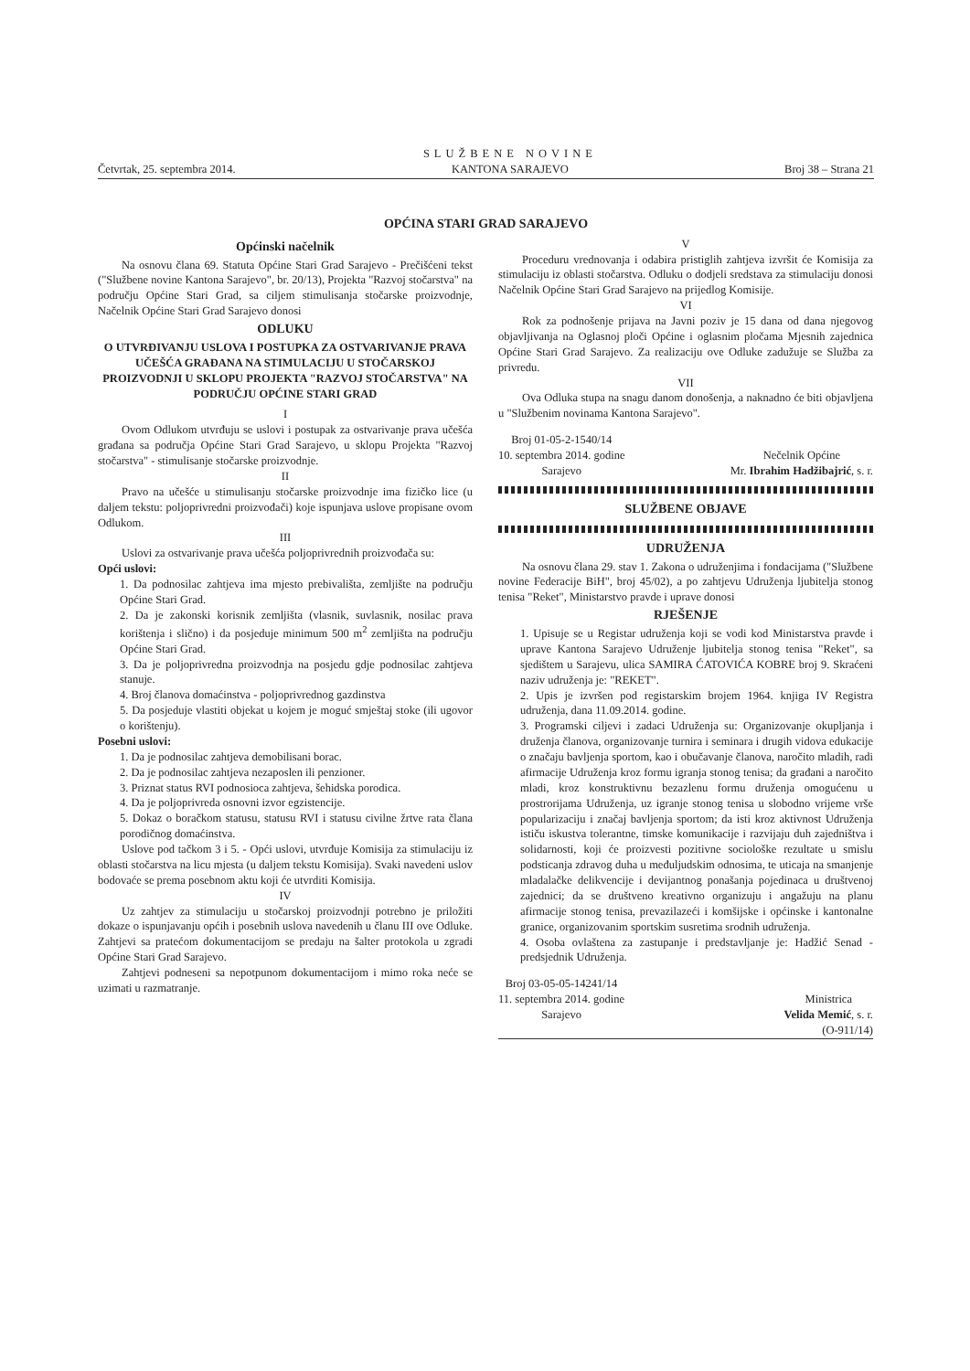Četvrtak, 25. septembra 2014.
SLUŽBENE NOVINE
KANTONA SARAJEVO
Broj 38 – Strana 21
OPĆINA STARI GRAD SARAJEVO
Općinski načelnik
Na osnovu člana 69. Statuta Općine Stari Grad Sarajevo - Prečišćeni tekst ("Službene novine Kantona Sarajevo", br. 20/13), Projekta "Razvoj stočarstva" na području Općine Stari Grad, sa ciljem stimulisanja stočarske proizvodnje, Načelnik Općine Stari Grad Sarajevo donosi
ODLUKU
O UTVRĐIVANJU USLOVA I POSTUPKA ZA OSTVARIVANJE PRAVA UČEŠĆA GRAĐANA NA STIMULACIJU U STOČARSKOJ PROIZVODNJI U SKLOPU PROJEKTA "RAZVOJ STOČARSTVA" NA PODRUČJU OPĆINE STARI GRAD
I
Ovom Odlukom utvrđuju se uslovi i postupak za ostvarivanje prava učešća građana sa područja Općine Stari Grad Sarajevo, u sklopu Projekta "Razvoj stočarstva" - stimulisanje stočarske proizvodnje.
II
Pravo na učešće u stimulisanju stočarske proizvodnje ima fizičko lice (u daljem tekstu: poljoprivredni proizvođači) koje ispunjava uslove propisane ovom Odlukom.
III
Uslovi za ostvarivanje prava učešća poljoprivrednih proizvođača su:
Opći uslovi:
1. Da podnosilac zahtjeva ima mjesto prebivališta, zemljište na području Općine Stari Grad.
2. Da je zakonski korisnik zemljišta (vlasnik, suvlasnik, nosilac prava korištenja i slično) i da posjeduje minimum 500 m<sup>2</sup> zemljišta na području Općine Stari Grad.
3. Da je poljoprivredna proizvodnja na posjedu gdje podnosilac zahtjeva stanuje.
4. Broj članova domaćinstva - poljoprivrednog gazdinstva
5. Da posjeduje vlastiti objekat u kojem je moguć smještaj stoke (ili ugovor o korištenju).
Posebni uslovi:
1. Da je podnosilac zahtjeva demobilisani borac.
2. Da je podnosilac zahtjeva nezaposlen ili penzioner.
3. Priznat status RVI podnosioca zahtjeva, šehidska porodica.
4. Da je poljoprivreda osnovni izvor egzistencije.
5. Dokaz o boračkom statusu, statusu RVI i statusu civilne žrtve rata člana porodičnog domaćinstva.
Uslove pod tačkom 3 i 5. - Opći uslovi, utvrđuje Komisija za stimulaciju iz oblasti stočarstva na licu mjesta (u daljem tekstu Komisija). Svaki navedeni uslov bodovaće se prema posebnom aktu koji će utvrditi Komisija.
IV
Uz zahtjev za stimulaciju u stočarskoj proizvodnji potrebno je priložiti dokaze o ispunjavanju općih i posebnih uslova navedenih u članu III ove Odluke. Zahtjevi sa pratećom dokumentacijom se predaju na šalter protokola u zgradi Općine Stari Grad Sarajevo.
Zahtjevi podneseni sa nepotpunom dokumentacijom i mimo roka neće se uzimati u razmatranje.
V
Proceduru vrednovanja i odabira pristiglih zahtjeva izvršit će Komisija za stimulaciju iz oblasti stočarstva. Odluku o dodjeli sredstava za stimulaciju donosi Načelnik Općine Stari Grad Sarajevo na prijedlog Komisije.
VI
Rok za podnošenje prijava na Javni poziv je 15 dana od dana njegovog objavljivanja na Oglasnoj ploči Općine i oglasnim pločama Mjesnih zajednica Općine Stari Grad Sarajevo. Za realizaciju ove Odluke zadužuje se Služba za privredu.
VII
Ova Odluka stupa na snagu danom donošenja, a naknadno će biti objavljena u "Službenim novinama Kantona Sarajevo".
Broj 01-05-2-1540/14
10. septembra 2014. godine
Sarajevo
Nečelnik Općine
Mr. Ibrahim Hadžibajrić, s. r.
SLUŽBENE OBJAVE
UDRUŽENJA
Na osnovu člana 29. stav 1. Zakona o udruženjima i fondacijama ("Službene novine Federacije BiH", broj 45/02), a po zahtjevu Udruženja ljubitelja stonog tenisa "Reket", Ministarstvo pravde i uprave donosi
RJEŠENJE
1. Upisuje se u Registar udruženja koji se vodi kod Ministarstva pravde i uprave Kantona Sarajevo Udruženje ljubitelja stonog tenisa "Reket", sa sjedištem u Sarajevu, ulica SAMIRA ĆATOVIĆA KOBRE broj 9. Skraćeni naziv udruženja je: "REKET".
2. Upis je izvršen pod registarskim brojem 1964. knjiga IV Registra udruženja, dana 11.09.2014. godine.
3. Programski ciljevi i zadaci Udruženja su: Organizovanje okupljanja i druženja članova, organizovanje turnira i seminara i drugih vidova edukacije o značaju bavljenja sportom, kao i obučavanje članova, naročito mladih, radi afirmacije Udruženja kroz formu igranja stonog tenisa; da građani a naročito mladi, kroz konstruktivnu bezazlenu formu druženja omogućenu u prostrorijama Udruženja, uz igranje stonog tenisa u slobodno vrijeme vrše popularizaciju i značaj bavljenja sportom; da isti kroz aktivnost Udruženja ističu iskustva tolerantne, timske komunikacije i razvijaju duh zajedništva i solidarnosti, koji će proizvesti pozitivne sociološke rezultate u smislu podsticanja zdravog duha u međuljudskim odnosima, te uticaja na smanjenje mladalačke delikvencije i devijantnog ponašanja pojedinaca u društvenoj zajednici; da se društveno kreativno organizuju i angažuju na planu afirmacije stonog tenisa, prevazilazeći i komšijske i općinske i kantonalne granice, organizovanim sportskim susretima srodnih udruženja.
4. Osoba ovlaštena za zastupanje i predstavljanje je: Hadžić Senad - predsjednik Udruženja.
Broj 03-05-05-14241/14
11. septembra 2014. godine
Sarajevo
Ministrica
Velida Memić, s. r.
(O-911/14)